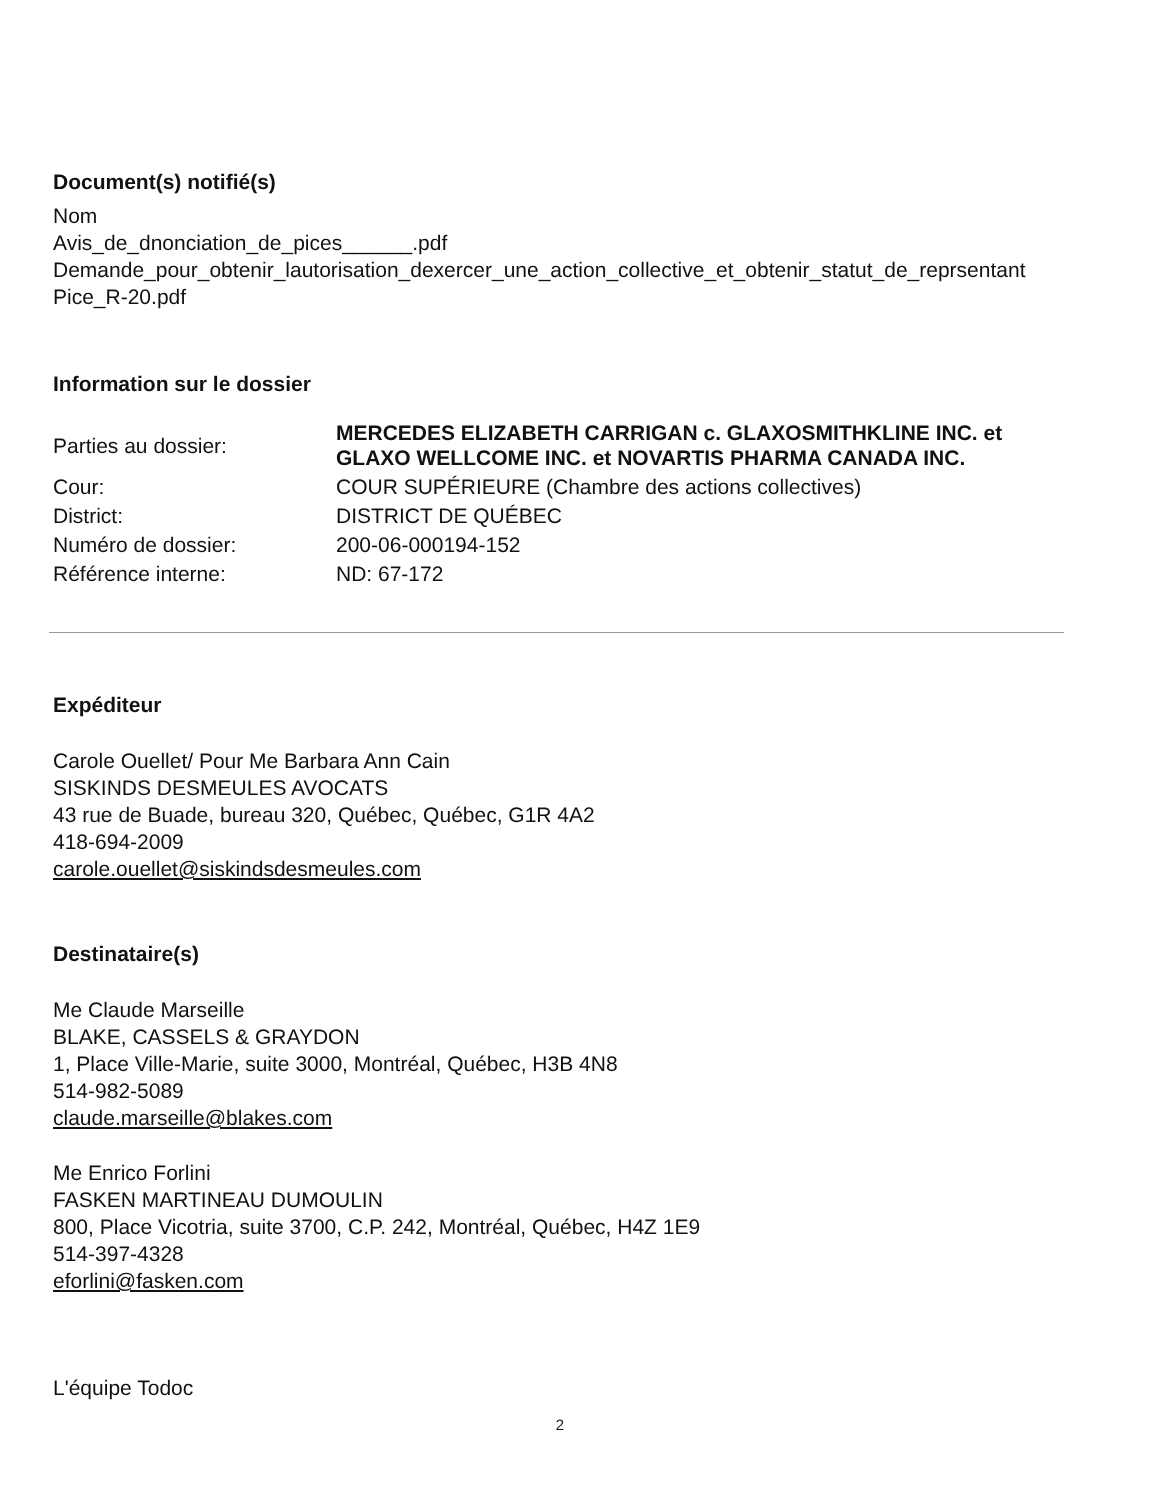Document(s) notifié(s)
Nom
Avis_de_dnonciation_de_pices______.pdf
Demande_pour_obtenir_lautorisation_dexercer_une_action_collective_et_obtenir_statut_de_reprsentant
Pice_R-20.pdf
Information sur le dossier
| Parties au dossier: | MERCEDES ELIZABETH CARRIGAN c. GLAXOSMITHKLINE INC. et GLAXO WELLCOME INC. et NOVARTIS PHARMA CANADA INC. |
| Cour: | COUR SUPÉRIEURE (Chambre des actions collectives) |
| District: | DISTRICT DE QUÉBEC |
| Numéro de dossier: | 200-06-000194-152 |
| Référence interne: | ND: 67-172 |
Expéditeur
Carole Ouellet/ Pour Me Barbara Ann Cain
SISKINDS DESMEULES AVOCATS
43 rue de Buade, bureau 320, Québec, Québec, G1R 4A2
418-694-2009
carole.ouellet@siskindsdesmeules.com
Destinataire(s)
Me Claude Marseille
BLAKE, CASSELS & GRAYDON
1, Place Ville-Marie, suite 3000, Montréal, Québec, H3B 4N8
514-982-5089
claude.marseille@blakes.com
Me Enrico Forlini
FASKEN MARTINEAU DUMOULIN
800, Place Vicotria, suite 3700, C.P. 242, Montréal, Québec, H4Z 1E9
514-397-4328
eforlini@fasken.com
L'équipe Todoc
2